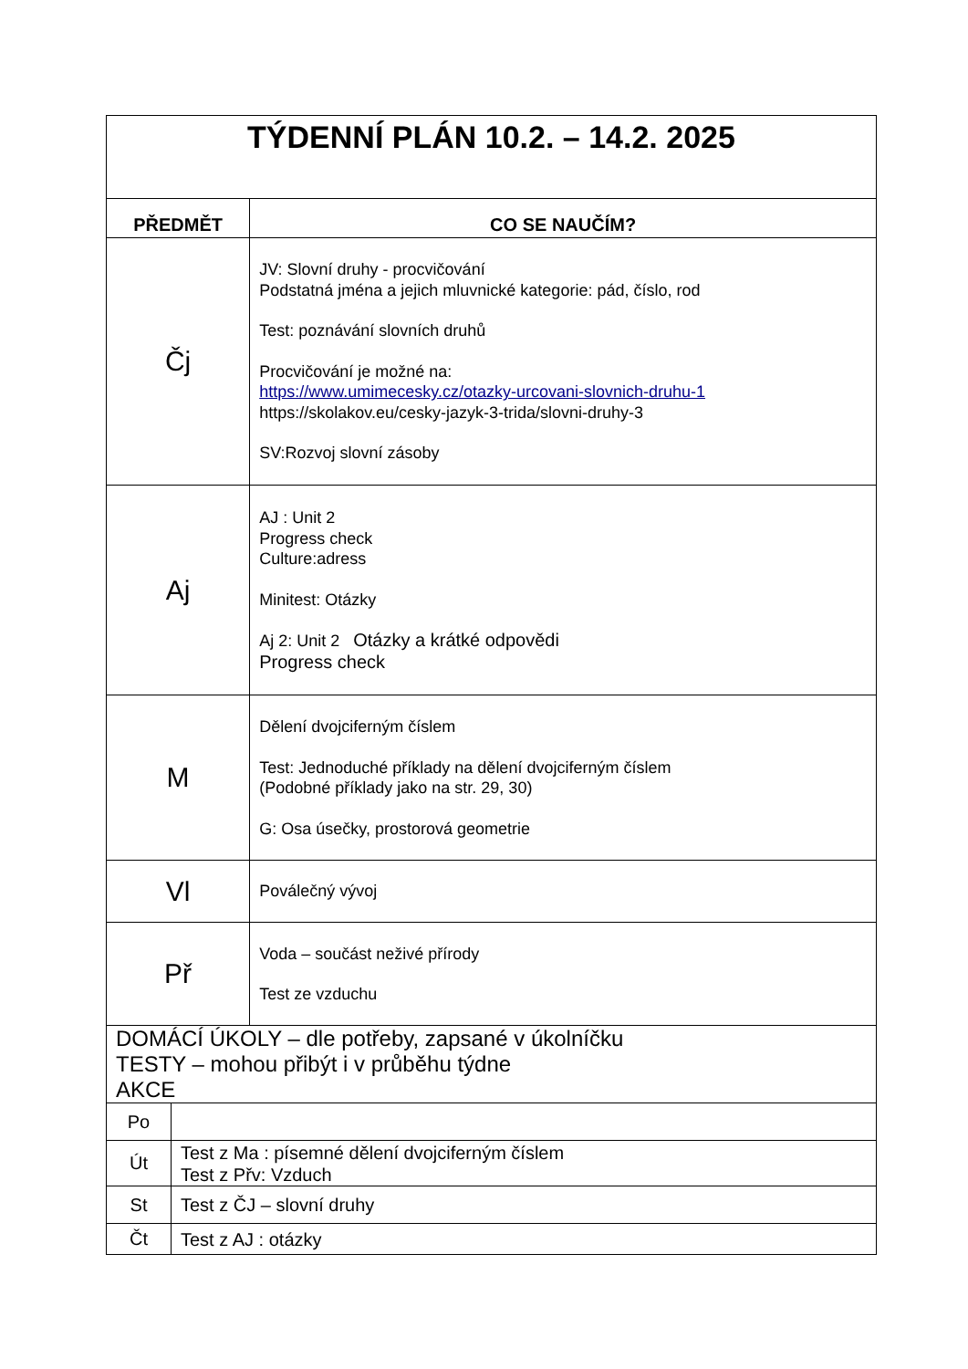| TÝDENNÍ PLÁN 10.2. – 14.2. 2025 | | |
| PŘEDMĚT | | CO SE NAUČÍM? |
| Čj | | JV: Slovní druhy - procvičování Podstatná jména a jejich mluvnické kategorie: pád, číslo, rod Test: poznávání slovních druhů Procvičování je možné na: https://www.umimecesky.cz/otazky-urcovani-slovnich-druhu-1 https://skolakov.eu/cesky-jazyk-3-trida/slovni-druhy-3 SV:Rozvoj slovní zásoby |
| Aj | | AJ : Unit 2 Progress check Culture:adress Minitest: Otázky Aj 2: Unit 2 Otázky a krátké odpovědi Progress check |
| M | | Dělení dvojciferným číslem Test: Jednoduché příklady na dělení dvojciferným číslem (Podobné příklady jako na str. 29, 30) G: Osa úsečky, prostorová geometrie |
| Vl | | Poválečný vývoj |
| Př | | Voda – součást neživé přírody Test ze vzduchu |
| DOMÁCÍ ÚKOLY – dle potřeby, zapsané v úkolníčku TESTY – mohou přibýt i v průběhu týdne AKCE | | |
| Po | | |
| Út | Test z Ma : písemné dělení dvojciferným číslem Test z Přv: Vzduch | |
| St | Test z ČJ – slovní druhy | |
| Čt | Test z AJ : otázky | |